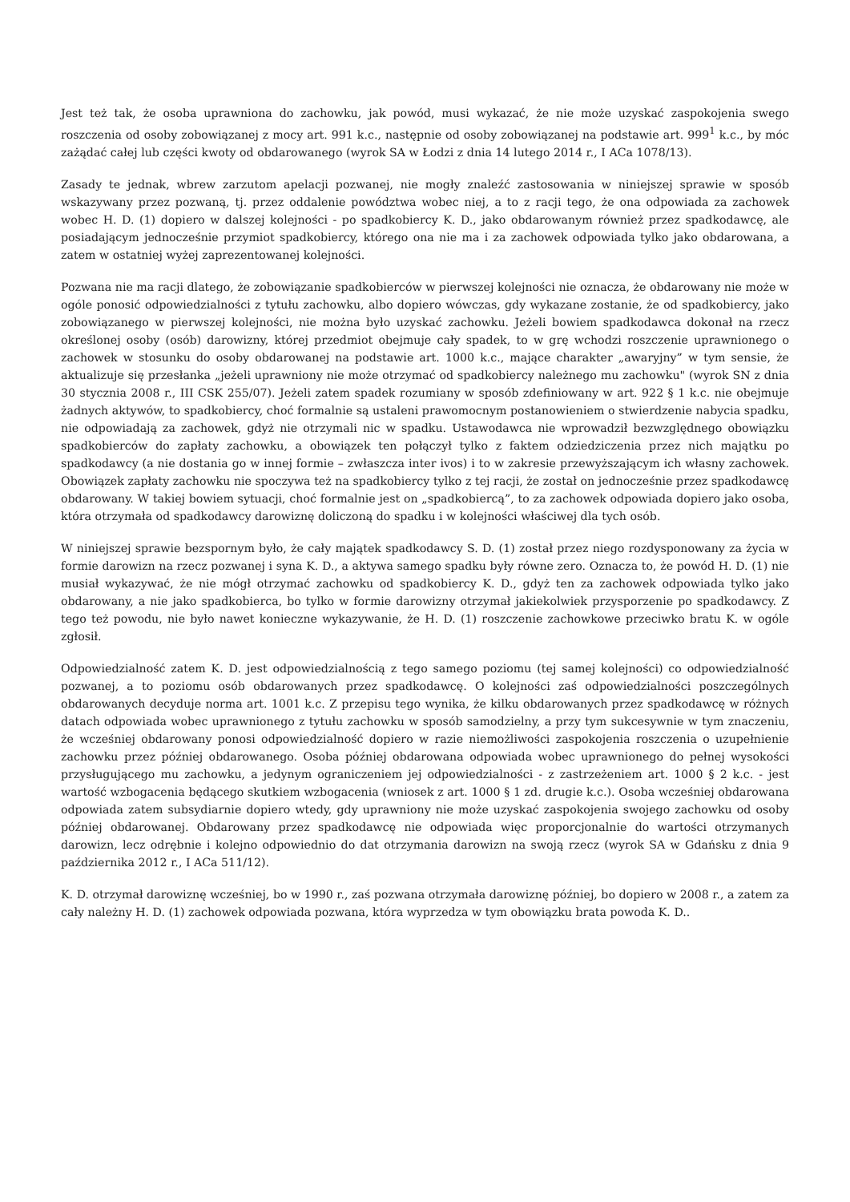Jest też tak, że osoba uprawniona do zachowku, jak powód, musi wykazać, że nie może uzyskać zaspokojenia swego roszczenia od osoby zobowiązanej z mocy art. 991 k.c., następnie od osoby zobowiązanej na podstawie art. 999<sup>1</sup> k.c., by móc zażądać całej lub części kwoty od obdarowanego (wyrok SA w Łodzi z dnia 14 lutego 2014 r., I ACa 1078/13).
Zasady te jednak, wbrew zarzutom apelacji pozwanej, nie mogły znaleźć zastosowania w niniejszej sprawie w sposób wskazywany przez pozwaną, tj. przez oddalenie powództwa wobec niej, a to z racji tego, że ona odpowiada za zachowek wobec H. D. (1) dopiero w dalszej kolejności - po spadkobiercy K. D., jako obdarowanym również przez spadkodawcę, ale posiadającym jednocześnie przymiot spadkobiercy, którego ona nie ma i za zachowek odpowiada tylko jako obdarowana, a zatem w ostatniej wyżej zaprezentowanej kolejności.
Pozwana nie ma racji dlatego, że zobowiązanie spadkobierców w pierwszej kolejności nie oznacza, że obdarowany nie może w ogóle ponosić odpowiedzialności z tytułu zachowku, albo dopiero wówczas, gdy wykazane zostanie, że od spadkobiercy, jako zobowiązanego w pierwszej kolejności, nie można było uzyskać zachowku. Jeżeli bowiem spadkodawca dokonał na rzecz określonej osoby (osób) darowizny, której przedmiot obejmuje cały spadek, to w grę wchodzi roszczenie uprawnionego o zachowek w stosunku do osoby obdarowanej na podstawie art. 1000 k.c., mające charakter „awaryjny” w tym sensie, że aktualizuje się przesłanka „jeżeli uprawniony nie może otrzymać od spadkobiercy należnego mu zachowku" (wyrok SN z dnia 30 stycznia 2008 r., III CSK 255/07). Jeżeli zatem spadek rozumiany w sposób zdefiniowany w art. 922 § 1 k.c. nie obejmuje żadnych aktywów, to spadkobiercy, choć formalnie są ustaleni prawomocnym postanowieniem o stwierdzenie nabycia spadku, nie odpowiadają za zachowek, gdyż nie otrzymali nic w spadku. Ustawodawca nie wprowadził bezwzględnego obowiązku spadkobierców do zapłaty zachowku, a obowiązek ten połączył tylko z faktem odziedziczenia przez nich majątku po spadkodawcy (a nie dostania go w innej formie – zwłaszcza inter ivos) i to w zakresie przewyższającym ich własny zachowek. Obowiązek zapłaty zachowku nie spoczywa też na spadkobiercy tylko z tej racji, że został on jednocześnie przez spadkodawcę obdarowany. W takiej bowiem sytuacji, choć formalnie jest on „spadkobiercą”, to za zachowek odpowiada dopiero jako osoba, która otrzymała od spadkodawcy darowiznę doliczoną do spadku i w kolejności właściwej dla tych osób.
W niniejszej sprawie bezspornym było, że cały majątek spadkodawcy S. D. (1) został przez niego rozdysponowany za życia w formie darowizn na rzecz pozwanej i syna K. D., a aktywa samego spadku były równe zero. Oznacza to, że powód H. D. (1) nie musiał wykazywać, że nie mógł otrzymać zachowku od spadkobiercy K. D., gdyż ten za zachowek odpowiada tylko jako obdarowany, a nie jako spadkobierca, bo tylko w formie darowizny otrzymał jakiekolwiek przysporzenie po spadkodawcy. Z tego też powodu, nie było nawet konieczne wykazywanie, że H. D. (1) roszczenie zachowkowe przeciwko bratu K. w ogóle zgłosił.
Odpowiedzialność zatem K. D. jest odpowiedzialnością z tego samego poziomu (tej samej kolejności) co odpowiedzialność pozwanej, a to poziomu osób obdarowanych przez spadkodawcę. O kolejności zaś odpowiedzialności poszczególnych obdarowanych decyduje norma art. 1001 k.c. Z przepisu tego wynika, że kilku obdarowanych przez spadkodawcę w różnych datach odpowiada wobec uprawnionego z tytułu zachowku w sposób samodzielny, a przy tym sukcesywnie w tym znaczeniu, że wcześniej obdarowany ponosi odpowiedzialność dopiero w razie niemożliwości zaspokojenia roszczenia o uzupełnienie zachowku przez później obdarowanego. Osoba później obdarowana odpowiada wobec uprawnionego do pełnej wysokości przysługującego mu zachowku, a jedynym ograniczeniem jej odpowiedzialności - z zastrzeżeniem art. 1000 § 2 k.c. - jest wartość wzbogacenia będącego skutkiem wzbogacenia (wniosek z art. 1000 § 1 zd. drugie k.c.). Osoba wcześniej obdarowana odpowiada zatem subsydiarnie dopiero wtedy, gdy uprawniony nie może uzyskać zaspokojenia swojego zachowku od osoby później obdarowanej. Obdarowany przez spadkodawcę nie odpowiada więc proporcjonalnie do wartości otrzymanych darowizn, lecz odrębnie i kolejno odpowiednio do dat otrzymania darowizn na swoją rzecz (wyrok SA w Gdańsku z dnia 9 października 2012 r., I ACa 511/12).
K. D. otrzymał darowiznę wcześniej, bo w 1990 r., zaś pozwana otrzymała darowiznę później, bo dopiero w 2008 r., a zatem za cały należny H. D. (1) zachowek odpowiada pozwana, która wyprzedza w tym obowiązku brata powoda K. D..